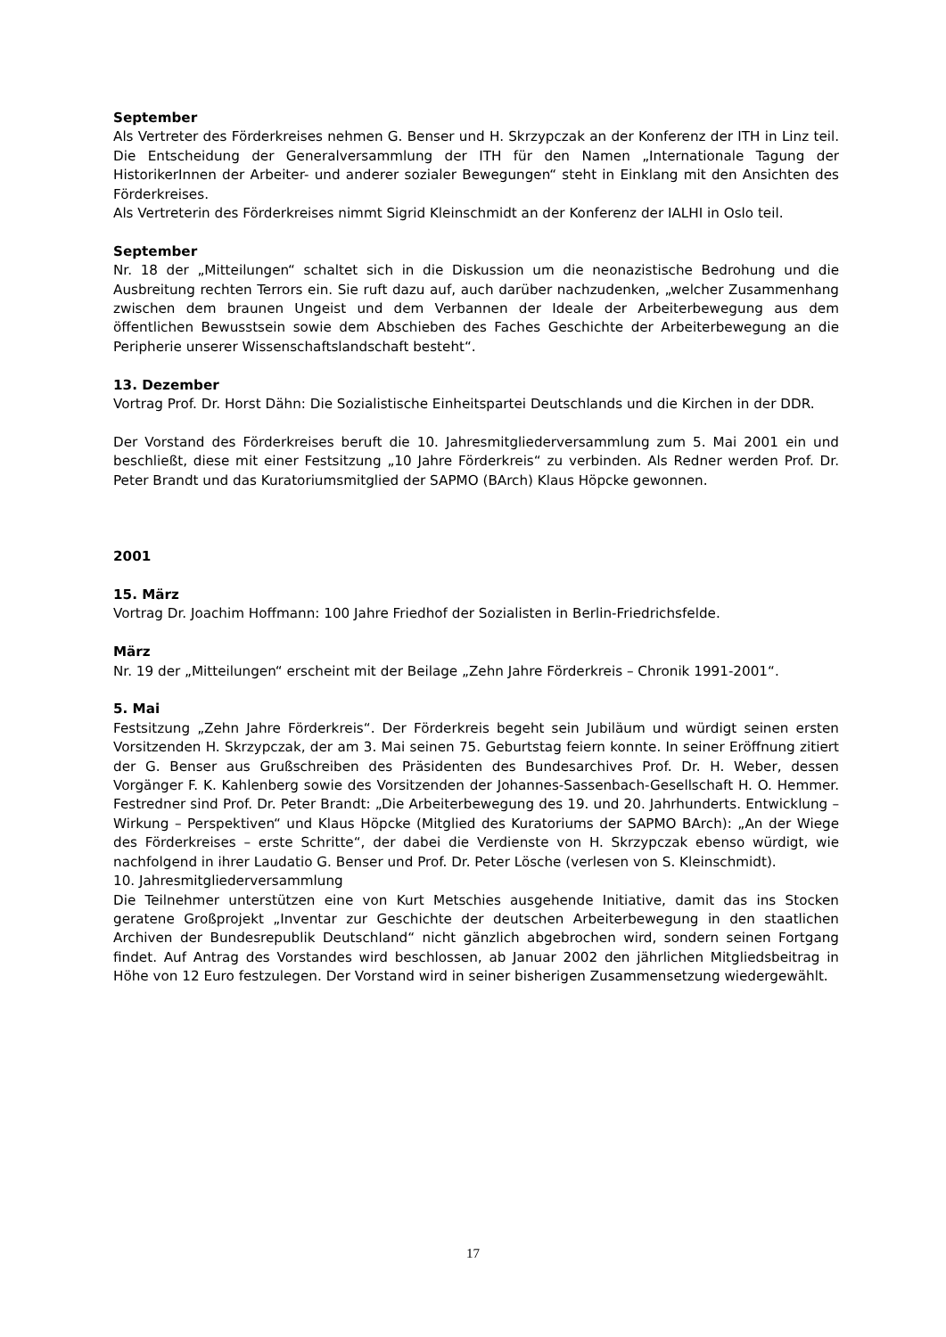September
Als Vertreter des Förderkreises nehmen G. Benser und H. Skrzypczak an der Konferenz der ITH in Linz teil. Die Entscheidung der Generalversammlung der ITH für den Namen „Internationale Tagung der HistorikerInnen der Arbeiter- und anderer sozialer Bewegungen“ steht in Einklang mit den Ansichten des Förderkreises.
Als Vertreterin des Förderkreises nimmt Sigrid Kleinschmidt an der Konferenz der IALHI in Oslo teil.
September
Nr. 18 der „Mitteilungen“ schaltet sich in die Diskussion um die neonazistische Bedrohung und die Ausbreitung rechten Terrors ein. Sie ruft dazu auf, auch darüber nachzudenken, „welcher Zusammenhang zwischen dem braunen Ungeist und dem Verbannen der Ideale der Arbeiterbewegung aus dem öffentlichen Bewusstsein sowie dem Abschieben des Faches Geschichte der Arbeiterbewegung an die Peripherie unserer Wissenschaftslandschaft besteht“.
13. Dezember
Vortrag Prof. Dr. Horst Dähn: Die Sozialistische Einheitspartei Deutschlands und die Kirchen in der DDR.
Der Vorstand des Förderkreises beruft die 10. Jahresmitgliederversammlung zum 5. Mai 2001 ein und beschließt, diese mit einer Festsitzung „10 Jahre Förderkreis“ zu verbinden. Als Redner werden Prof. Dr. Peter Brandt und das Kuratoriumsmitglied der SAPMO (BArch) Klaus Höpcke gewonnen.
2001
15. März
Vortrag Dr. Joachim Hoffmann: 100 Jahre Friedhof der Sozialisten in Berlin-Friedrichsfelde.
März
Nr. 19 der „Mitteilungen“ erscheint mit der Beilage „Zehn Jahre Förderkreis – Chronik 1991-2001“.
5. Mai
Festsitzung „Zehn Jahre Förderkreis“. Der Förderkreis begeht sein Jubiläum und würdigt seinen ersten Vorsitzenden H. Skrzypczak, der am 3. Mai seinen 75. Geburtstag feiern konnte. In seiner Eröffnung zitiert der G. Benser aus Grußschreiben des Präsidenten des Bundesarchives Prof. Dr. H. Weber, dessen Vorgänger F. K. Kahlenberg sowie des Vorsitzenden der Johannes-Sassenbach-Gesellschaft H. O. Hemmer. Festredner sind Prof. Dr. Peter Brandt: „Die Arbeiterbewegung des 19. und 20. Jahrhunderts. Entwicklung – Wirkung – Perspektiven“ und Klaus Höpcke (Mitglied des Kuratoriums der SAPMO BArch): „An der Wiege des Förderkreises – erste Schritte“, der dabei die Verdienste von H. Skrzypczak ebenso würdigt, wie nachfolgend in ihrer Laudatio G. Benser und Prof. Dr. Peter Lösche (verlesen von S. Kleinschmidt).
10. Jahresmitgliederversammlung
Die Teilnehmer unterstützen eine von Kurt Metschies ausgehende Initiative, damit das ins Stocken geratene Großprojekt „Inventar zur Geschichte der deutschen Arbeiterbewegung in den staatlichen Archiven der Bundesrepublik Deutschland“ nicht gänzlich abgebrochen wird, sondern seinen Fortgang findet. Auf Antrag des Vorstandes wird beschlossen, ab Januar 2002 den jährlichen Mitgliedsbeitrag in Höhe von 12 Euro festzulegen. Der Vorstand wird in seiner bisherigen Zusammensetzung wiedergewählt.
17